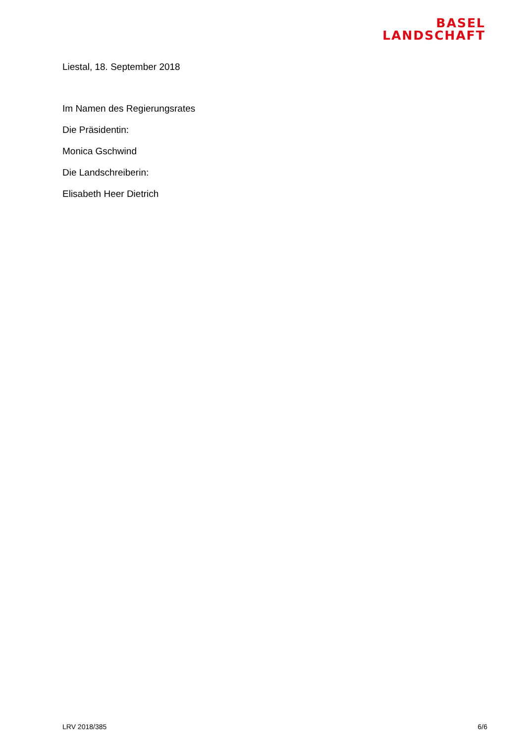BASEL
LANDSCHAFT
Liestal, 18. September 2018
Im Namen des Regierungsrates
Die Präsidentin:
Monica Gschwind
Die Landschreiberin:
Elisabeth Heer Dietrich
LRV 2018/385 6/6